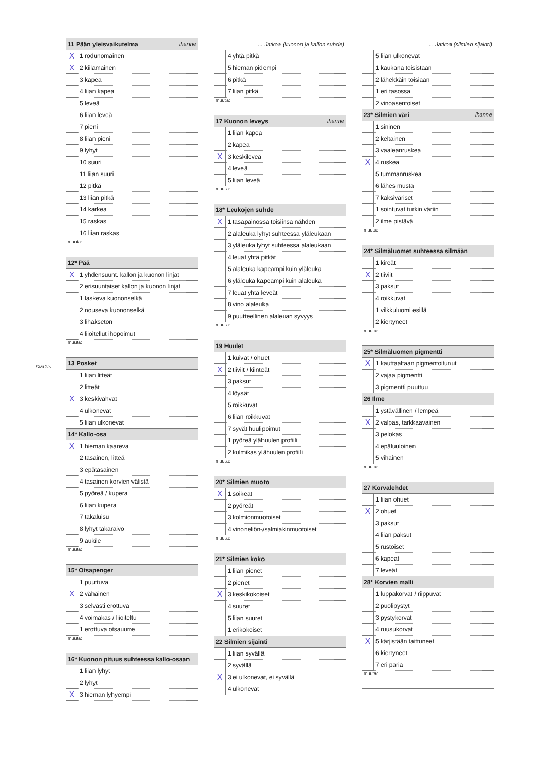Sivu 2/5
| 11 Pään yleisvaikutelma ihanne | | |
| X | 1 rodunomainen | |
| X | 2 kiilamainen | |
| | 3 kapea | |
| | 4 liian kapea | |
| | 5 leveä | |
| | 6 liian leveä | |
| | 7 pieni | |
| | 8 liian pieni | |
| | 9 lyhyt | |
| | 10 suuri | |
| | 11 liian suuri | |
| | 12 pitkä | |
| | 13 liian pitkä | |
| | 14 karkea | |
| | 15 raskas | |
| | 16 liian raskas | |
| muuta: | | |
| 12* Pää | | |
| X | 1 yhdensuunt. kallon ja kuonon linjat | |
| | 2 erisuuntaiset kallon ja kuonon linjat | |
| | 1 laskeva kuononselkä | |
| | 2 nouseva kuononselkä | |
| | 3 lihakseton | |
| | 4 liioitellut ihopoimut | |
| muuta: | | |
| 13 Posket | | |
| | 1 liian litteät | |
| | 2 litteät | |
| X | 3 keskivahvat | |
| | 4 ulkonevat | |
| | 5 liian ulkonevat | |
| 14* Kallo-osa | | |
| X | 1 hieman kaareva | |
| | 2 tasainen, litteä | |
| | 3 epätasainen | |
| | 4 tasainen korvien välistä | |
| | 5 pyöreä / kupera | |
| | 6 liian kupera | |
| | 7 takaluisu | |
| | 8 lyhyt takaraivo | |
| | 9 aukile | |
| muuta: | | |
| 15* Otsapenger | | |
| | 1 puuttuva | |
| X | 2 vähäinen | |
| | 3 selvästi erottuva | |
| | 4 voimakas / liioiteltu | |
| | 1 erottuva otsauurre | |
| muuta: | | |
| 16* Kuonon pituus suhteessa kallo-osaan | | |
| | 1 liian lyhyt | |
| | 2 lyhyt | |
| X | 3 hieman lyhyempi | |
| ... Jatkoa (kuonon ja kallon suhde) | | |
| | 4 yhtä pitkä | |
| | 5 hieman pidempi | |
| | 6 pitkä | |
| | 7 liian pitkä | |
| muuta: | | |
| 17 Kuonon leveys ihanne | | |
| | 1 liian kapea | |
| | 2 kapea | |
| X | 3 keskileveä | |
| | 4 leveä | |
| | 5 liian leveä | |
| muuta: | | |
| 18* Leukojen suhde | | |
| X | 1 tasapainossa toisiinsa nähden | |
| | 2 alaleuka lyhyt suhteessa yläleukaan | |
| | 3 yläleuka lyhyt suhteessa alaleukaan | |
| | 4 leuat yhtä pitkät | |
| | 5 alaleuka kapeampi kuin yläleuka | |
| | 6 yläleuka kapeampi kuin alaleuka | |
| | 7 leuat yhtä leveät | |
| | 8 vino alaleuka | |
| | 9 puutteellinen alaleuan syvyys | |
| muuta: | | |
| 19 Huulet | | |
| | 1 kuivat / ohuet | |
| X | 2 tiiviit / kiinteät | |
| | 3 paksut | |
| | 4 löysät | |
| | 5 roikkuvat | |
| | 6 liian roikkuvat | |
| | 7 syvät huulipoimut | |
| | 1 pyöreä ylähuulen profiili | |
| | 2 kulmikas ylähuulen profiili | |
| muuta: | | |
| 20* Silmien muoto | | |
| X | 1 soikeat | |
| | 2 pyöreät | |
| | 3 kolmionmuotoiset | |
| | 4 vinoneliön-/salmiakinmuotoiset | |
| muuta: | | |
| 21* Silmien koko | | |
| | 1 liian pienet | |
| | 2 pienet | |
| X | 3 keskikokoiset | |
| | 4 suuret | |
| | 5 liian suuret | |
| | 1 erikokoiset | |
| 22 Silmien sijainti | | |
| | 1 liian syvällä | |
| | 2 syvällä | |
| X | 3 ei ulkonevat, ei syvällä | |
| | 4 ulkonevat | |
| ... Jatkoa (silmien sijainti) | | |
| | 5 liian ulkonevat | |
| | 1 kaukana toisistaan | |
| | 2 lähekkäin toisiaan | |
| | 1 eri tasossa | |
| | 2 vinoasentoiset | |
| 23* Silmien väri ihanne | | |
| | 1 sininen | |
| | 2 keltainen | |
| | 3 vaaleanruskea | |
| X | 4 ruskea | |
| | 5 tummanruskea | |
| | 6 lähes musta | |
| | 7 kaksiväriset | |
| | 1 sointuvat turkin väriin | |
| | 2 ilme pistävä | |
| muuta: | | |
| 24* Silmäluomet suhteessa silmään | | |
| | 1 kireät | |
| X | 2 tiiviit | |
| | 3 paksut | |
| | 4 roikkuvat | |
| | 1 vilkkuluomi esillä | |
| | 2 kiertyneet | |
| muuta: | | |
| 25* Silmäluomen pigmentti | | |
| X | 1 kauttaaltaan pigmentoitunut | |
| | 2 vajaa pigmentti | |
| | 3 pigmentti puuttuu | |
| 26 Ilme | | |
| | 1 ystävällinen / lempeä | |
| X | 2 valpas, tarkkaavainen | |
| | 3 pelokas | |
| | 4 epäluuloinen | |
| | 5 vihainen | |
| muuta: | | |
| 27 Korvalehdet | | |
| | 1 liian ohuet | |
| X | 2 ohuet | |
| | 3 paksut | |
| | 4 liian paksut | |
| | 5 rustoiset | |
| | 6 kapeat | |
| | 7 leveät | |
| 28* Korvien malli | | |
| | 1 luppakorvat / riippuvat | |
| | 2 puolipystyt | |
| | 3 pystykorvat | |
| | 4 ruusukorvat | |
| X | 5 kärjistään taittuneet | |
| | 6 kiertyneet | |
| | 7 eri paria | |
| muuta: | | |